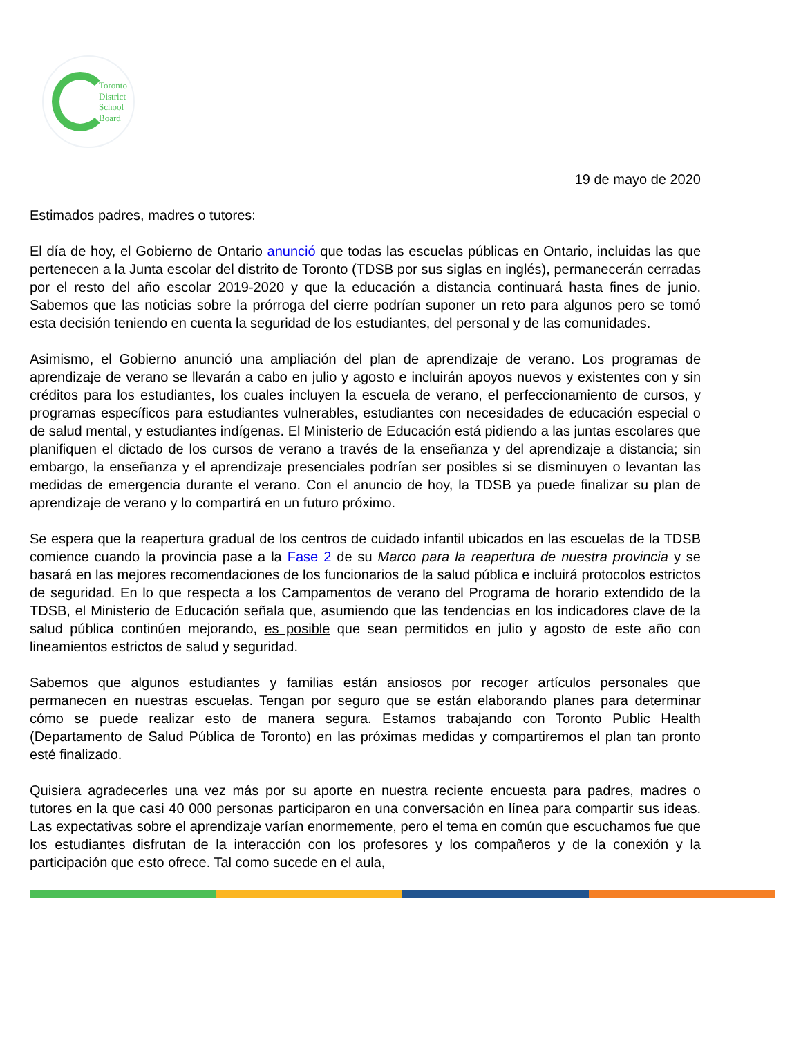Toronto
District
School
Board
19 de mayo de 2020
Estimados padres, madres o tutores:
El día de hoy, el Gobierno de Ontario anunció que todas las escuelas públicas en Ontario, incluidas las que pertenecen a la Junta escolar del distrito de Toronto (TDSB por sus siglas en inglés), permanecerán cerradas por el resto del año escolar 2019-2020 y que la educación a distancia continuará hasta fines de junio. Sabemos que las noticias sobre la prórroga del cierre podrían suponer un reto para algunos pero se tomó esta decisión teniendo en cuenta la seguridad de los estudiantes, del personal y de las comunidades.
Asimismo, el Gobierno anunció una ampliación del plan de aprendizaje de verano. Los programas de aprendizaje de verano se llevarán a cabo en julio y agosto e incluirán apoyos nuevos y existentes con y sin créditos para los estudiantes, los cuales incluyen la escuela de verano, el perfeccionamiento de cursos, y programas específicos para estudiantes vulnerables, estudiantes con necesidades de educación especial o de salud mental, y estudiantes indígenas. El Ministerio de Educación está pidiendo a las juntas escolares que planifiquen el dictado de los cursos de verano a través de la enseñanza y del aprendizaje a distancia; sin embargo, la enseñanza y el aprendizaje presenciales podrían ser posibles si se disminuyen o levantan las medidas de emergencia durante el verano. Con el anuncio de hoy, la TDSB ya puede finalizar su plan de aprendizaje de verano y lo compartirá en un futuro próximo.
Se espera que la reapertura gradual de los centros de cuidado infantil ubicados en las escuelas de la TDSB comience cuando la provincia pase a la Fase 2 de su Marco para la reapertura de nuestra provincia y se basará en las mejores recomendaciones de los funcionarios de la salud pública e incluirá protocolos estrictos de seguridad. En lo que respecta a los Campamentos de verano del Programa de horario extendido de la TDSB, el Ministerio de Educación señala que, asumiendo que las tendencias en los indicadores clave de la salud pública continúen mejorando, es posible que sean permitidos en julio y agosto de este año con lineamientos estrictos de salud y seguridad.
Sabemos que algunos estudiantes y familias están ansiosos por recoger artículos personales que permanecen en nuestras escuelas. Tengan por seguro que se están elaborando planes para determinar cómo se puede realizar esto de manera segura. Estamos trabajando con Toronto Public Health (Departamento de Salud Pública de Toronto) en las próximas medidas y compartiremos el plan tan pronto esté finalizado.
Quisiera agradecerles una vez más por su aporte en nuestra reciente encuesta para padres, madres o tutores en la que casi 40 000 personas participaron en una conversación en línea para compartir sus ideas. Las expectativas sobre el aprendizaje varían enormemente, pero el tema en común que escuchamos fue que los estudiantes disfrutan de la interacción con los profesores y los compañeros y de la conexión y la participación que esto ofrece. Tal como sucede en el aula,